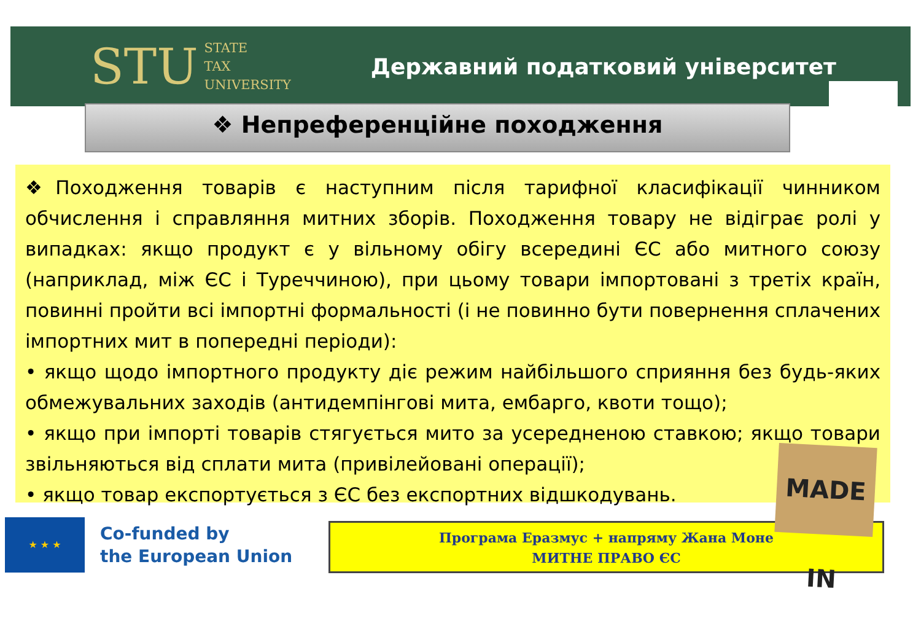STU STATE
TAX
UNIVERSITY
Державний податковий університет
❖ Непреференційне походження
❖Походження товарів є наступним після тарифної класифікації чинником обчислення і справляння митних зборів. Походження товару не відіграє ролі у випадках: якщо продукт є у вільному обігу всередині ЄС або митного союзу (наприклад, між ЄС і Туреччиною), при цьому товари імпортовані з третіх країн, повинні пройти всі імпортні формальності (і не повинно бути повернення сплачених імпортних мит в попередні періоди):
• якщо щодо імпортного продукту діє режим найбільшого сприяння без будь-яких обмежувальних заходів (антидемпінгові мита, ембарго, квоти тощо);
• якщо при імпорті товарів стягується мито за усередненою ставкою; якщо товари звільняються від сплати мита (привілейовані операції);
• якщо товар експортується з ЄС без експортних відшкодувань.
★ ★ ★
Co-funded by
the European Union
Програма Еразмус + напряму Жана Моне
МИТНЕ ПРАВО ЄС
MADE IN